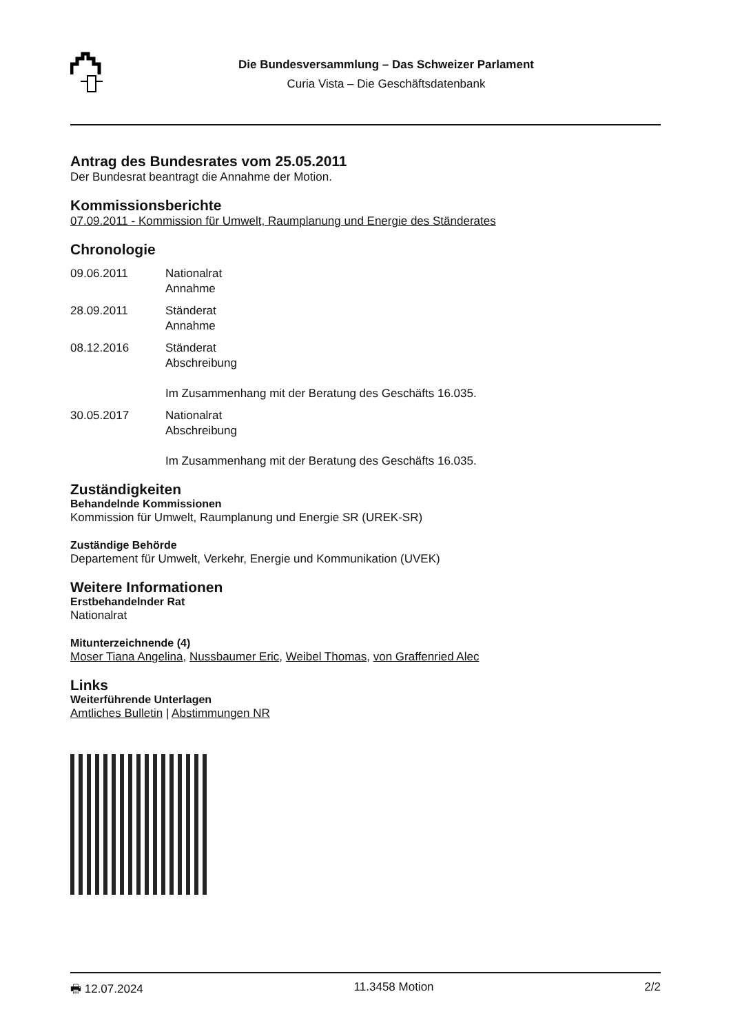Die Bundesversammlung – Das Schweizer Parlament
Curia Vista – Die Geschäftsdatenbank
Antrag des Bundesrates vom 25.05.2011
Der Bundesrat beantragt die Annahme der Motion.
Kommissionsberichte
07.09.2011 - Kommission für Umwelt, Raumplanung und Energie des Ständerates
Chronologie
09.06.2011
Nationalrat
Annahme
28.09.2011
Ständerat
Annahme
08.12.2016
Ständerat
Abschreibung
Im Zusammenhang mit der Beratung des Geschäfts 16.035.
30.05.2017
Nationalrat
Abschreibung
Im Zusammenhang mit der Beratung des Geschäfts 16.035.
Zuständigkeiten
Behandelnde Kommissionen
Kommission für Umwelt, Raumplanung und Energie SR (UREK-SR)
Zuständige Behörde
Departement für Umwelt, Verkehr, Energie und Kommunikation (UVEK)
Weitere Informationen
Erstbehandelnder Rat
Nationalrat
Mitunterzeichnende (4)
Moser Tiana Angelina, Nussbaumer Eric, Weibel Thomas, von Graffenried Alec
Links
Weiterführende Unterlagen
Amtliches Bulletin | Abstimmungen NR
🖶 12.07.2024 11.3458 Motion 2/2